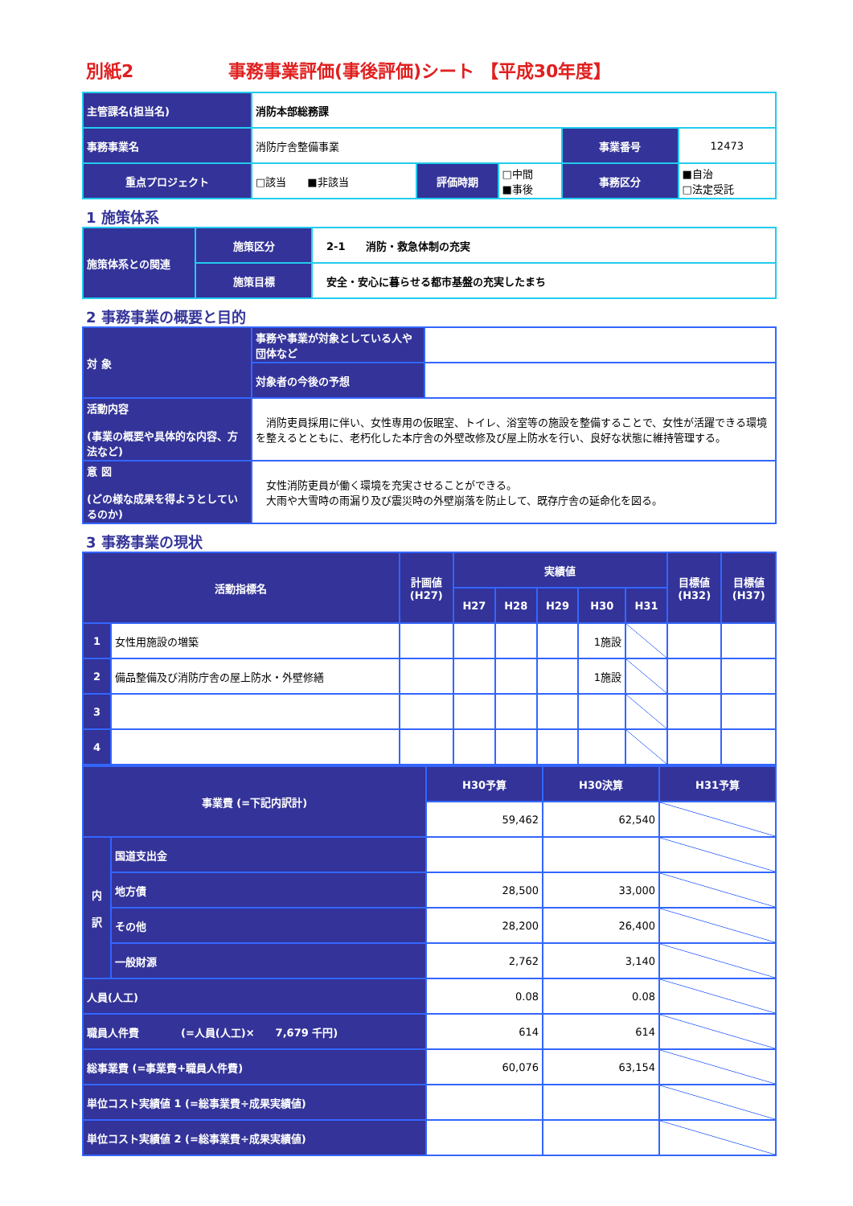別紙2 事務事業評価(事後評価)シート 【平成30年度】
| 主管課名(担当名) | 消防本部総務課 | | | | |
| 事務事業名 | 消防庁舎整備事業 | | | 事業番号 | 12473 |
| 重点プロジェクト | □該当 ■非該当 | 評価時期 | □中間 ■事後 | 事務区分 | ■自治 □法定受託 |
1 施策体系
| 施策体系との関連 | 施策区分 | 2-1 消防・救急体制の充実 |
| | 施策目標 | 安全・安心に暮らせる都市基盤の充実したまち |
2 事務事業の概要と目的
| 対 象 | 事務や事業が対象としている人や団体など | |
| | 対象者の今後の予想 | |
| 活動内容 (事業の概要や具体的な内容、方法など) | 消防吏員採用に伴い、女性専用の仮眠室、トイレ、浴室等の施設を整備することで、女性が活躍できる環境を整えるとともに、老朽化した本庁舎の外壁改修及び屋上防水を行い、良好な状態に維持管理する。 | |
| 意 図 (どの様な成果を得ようとしているのか) | 女性消防吏員が働く環境を充実させることができる。 大雨や大雪時の雨漏り及び震災時の外壁崩落を防止して、既存庁舎の延命化を図る。 | |
3 事務事業の現状
| 活動指標名 | | 計画値 (H27) | 実績値 | | | | | 目標値 (H32) | 目標値 (H37) |
| --- | --- | --- | --- | --- | --- | --- | --- | --- | --- |
| | | | H27 | H28 | H29 | H30 | H31 | | |
| 1 | 女性用施設の増築 | | | | | 1施設 | | | |
| 2 | 備品整備及び消防庁舎の屋上防水・外壁修繕 | | | | | 1施設 | | | |
| 3 | | | | | | | | | |
| 4 | | | | | | | | | |
| 事業費 (=下記内訳計) | | H30予算 | H30決算 | H31予算 |
| --- | --- | --- | --- | --- |
| | | 59,462 | 62,540 | |
| 内 訳 | 国道支出金 | | | |
| | 地方債 | 28,500 | 33,000 | |
| | その他 | 28,200 | 26,400 | |
| | 一般財源 | 2,762 | 3,140 | |
| 人員(人工) | | 0.08 | 0.08 | |
| 職員人件費 (=人員(人工)× 7,679 千円) | | 614 | 614 | |
| 総事業費 (=事業費+職員人件費) | | 60,076 | 63,154 | |
| 単位コスト実績値 1 (=総事業費÷成果実績値) | | | | |
| 単位コスト実績値 2 (=総事業費÷成果実績値) | | | | |